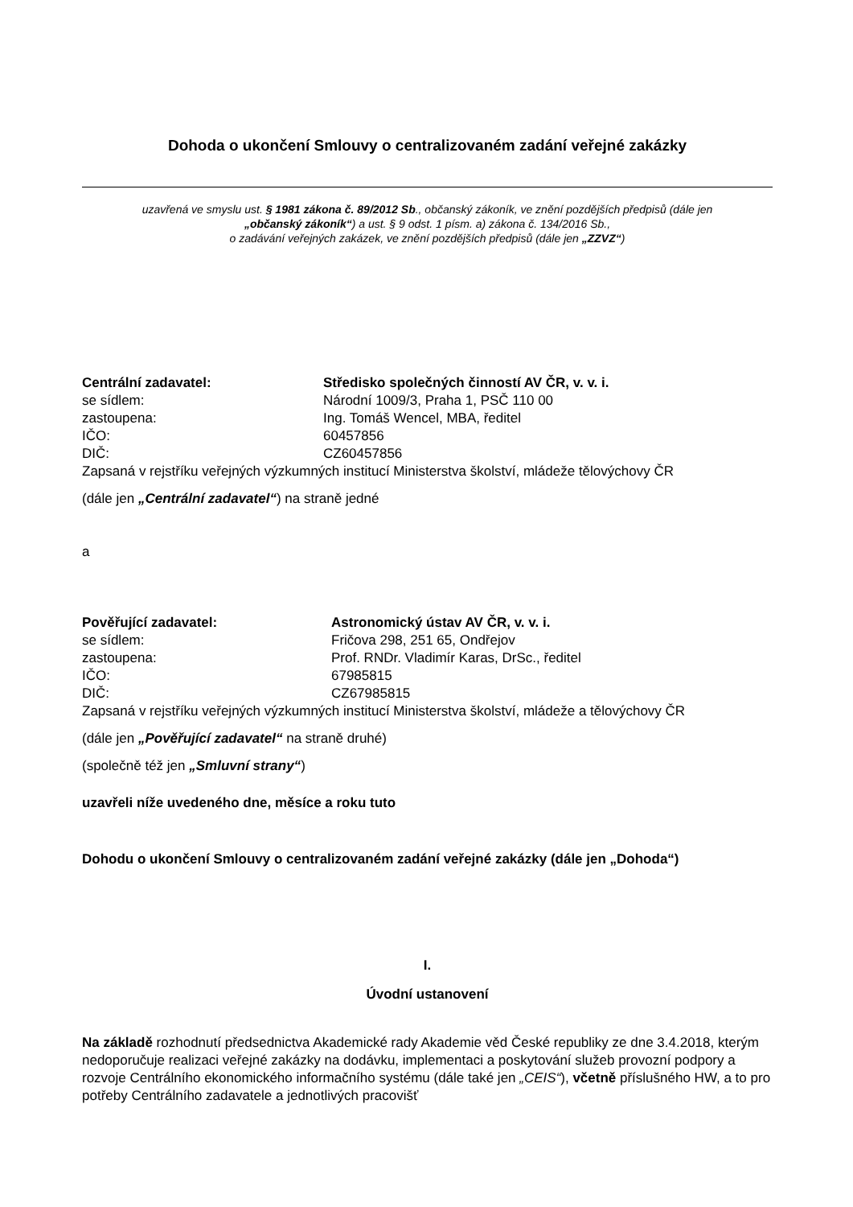Dohoda o ukončení Smlouvy o centralizovaném zadání veřejné zakázky
uzavřená ve smyslu ust. § 1981 zákona č. 89/2012 Sb., občanský zákoník, ve znění pozdějších předpisů (dále jen
„občanský zákoník“) a ust. § 9 odst. 1 písm. a) zákona č. 134/2016 Sb.,
o zadávání veřejných zakázek, ve znění pozdějších předpisů (dále jen „ZZVZ“)
Centrální zadavatel: Středisko společných činností AV ČR, v. v. i.
se sídlem: Národní 1009/3, Praha 1, PSČ 110 00
zastoupena: Ing. Tomáš Wencel, MBA, ředitel
IČO: 60457856
DIČ: CZ60457856
Zapsaná v rejstříku veřejných výzkumných institucí Ministerstva školství, mládeže tělovýchovy ČR
(dále jen „Centrální zadavatel“) na straně jedné
a
Pověřující zadavatel: Astronomický ústav AV ČR, v. v. i.
se sídlem: Fričova 298, 251 65, Ondřejov
zastoupena: Prof. RNDr. Vladimír Karas, DrSc., ředitel
IČO: 67985815
DIČ: CZ67985815
Zapsaná v rejstříku veřejných výzkumných institucí Ministerstva školství, mládeže a tělovýchovy ČR
(dále jen „Pověřující zadavatel“ na straně druhé)
(společně též jen „Smluvní strany“)
uzavřeli níže uvedeného dne, měsíce a roku tuto
Dohodu o ukončení Smlouvy o centralizovaném zadání veřejné zakázky (dále jen „Dohoda“)
I.
Úvodní ustanovení
Na základě rozhodnutí předsednictva Akademické rady Akademie věd České republiky ze dne 3.4.2018, kterým nedoporučuje realizaci veřejné zakázky na dodávku, implementaci a poskytování služeb provozní podpory a rozvoje Centrálního ekonomického informačního systému (dále také jen „CEIS“), včetně příslušného HW, a to pro potřeby Centrálního zadavatele a jednotlivých pracovišť